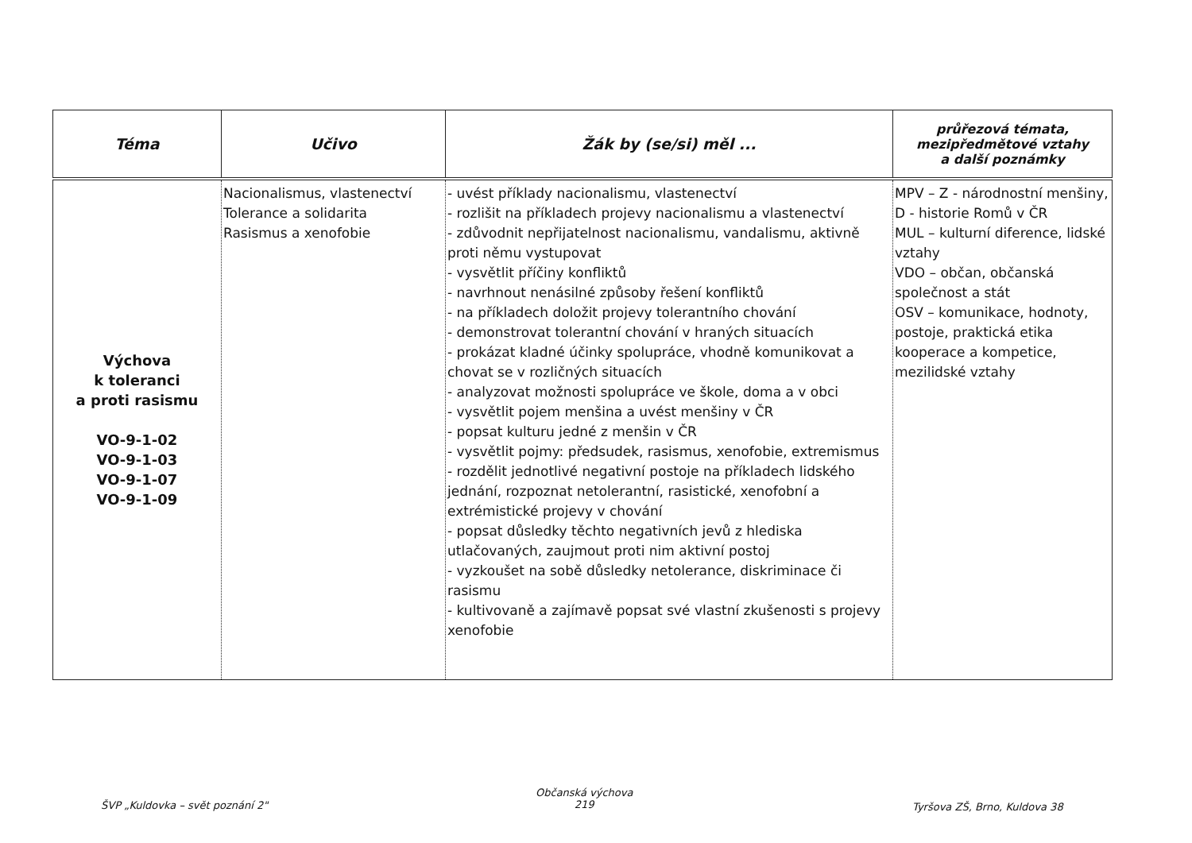| Téma | Učivo | Žák by (se/si) měl ... | průřezová témata, mezipředmětové vztahy a další poznámky |
| --- | --- | --- | --- |
| Výchova k toleranci a proti rasismu VO-9-1-02 VO-9-1-03 VO-9-1-07 VO-9-1-09 | Nacionalismus, vlastenectví Tolerance a solidarita Rasismus a xenofobie | - uvést příklady nacionalismu, vlastenectví - rozlišit na příkladech projevy nacionalismu a vlastenectví - zdůvodnit nepřijatelnost nacionalismu, vandalismu, aktivně proti němu vystupovat - vysvětlit příčiny konfliktů - navrhnout nenásilné způsoby řešení konfliktů - na příkladech doložit projevy tolerantního chování - demonstrovat tolerantní chování v hraných situacích - prokázat kladné účinky spolupráce, vhodně komunikovat a chovat se v rozličných situacích - analyzovat možnosti spolupráce ve škole, doma a v obci - vysvětlit pojem menšina a uvést menšiny v ČR - popsat kulturu jedné z menšin v ČR - vysvětlit pojmy: předsudek, rasismus, xenofobie, extremismus - rozdělit jednotlivé negativní postoje na příkladech lidského jednání, rozpoznat netolerantní, rasistické, xenofobní a extrémistické projevy v chování - popsat důsledky těchto negativních jevů z hlediska utlačovaných, zaujmout proti nim aktivní postoj - vyzkoušet na sobě důsledky netolerance, diskriminace či rasismu - kultivovaně a zajímavě popsat své vlastní zkušenosti s projevy xenofobie | MPV – Z - národnostní menšiny, D - historie Romů v ČR MUL – kulturní diference, lidské vztahy VDO – občan, občanská společnost a stát OSV – komunikace, hodnoty, postoje, praktická etika kooperace a kompetice, mezilidské vztahy |
ŠVP „Kuldovka – svět poznání 2"
Občanská výchova
219
Tyršova ZŠ, Brno, Kuldova 38